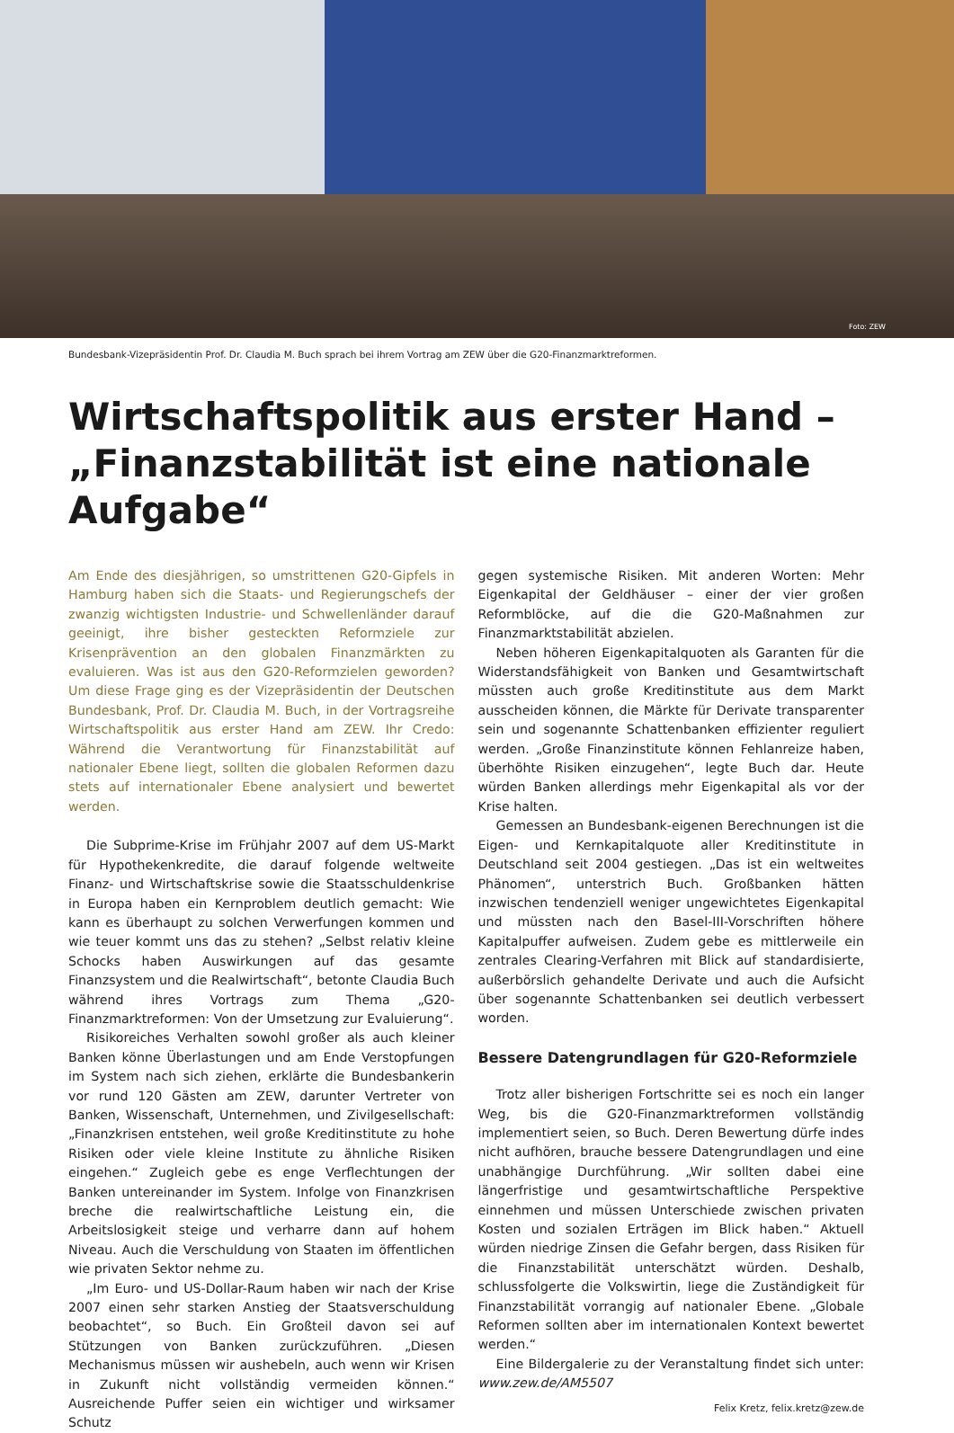Foto: ZEW
Bundesbank-Vizepräsidentin Prof. Dr. Claudia M. Buch sprach bei ihrem Vortrag am ZEW über die G20-Finanzmarktreformen.
Wirtschaftspolitik aus erster Hand –
„Finanzstabilität ist eine nationale Aufgabe“
Am Ende des diesjährigen, so umstrittenen G20-Gipfels in Hamburg haben sich die Staats- und Regierungschefs der zwanzig wichtigsten Industrie- und Schwellenländer darauf geeinigt, ihre bisher gesteckten Reformziele zur Krisenprävention an den globalen Finanzmärkten zu evaluieren. Was ist aus den G20-Reformzielen geworden? Um diese Frage ging es der Vizepräsidentin der Deutschen Bundesbank, Prof. Dr. Claudia M. Buch, in der Vortragsreihe Wirtschaftspolitik aus erster Hand am ZEW. Ihr Credo: Während die Verantwortung für Finanzstabilität auf nationaler Ebene liegt, sollten die globalen Reformen dazu stets auf internationaler Ebene analysiert und bewertet werden.
Die Subprime-Krise im Frühjahr 2007 auf dem US-Markt für Hypothekenkredite, die darauf folgende weltweite Finanz- und Wirtschaftskrise sowie die Staatsschuldenkrise in Europa haben ein Kernproblem deutlich gemacht: Wie kann es überhaupt zu solchen Verwerfungen kommen und wie teuer kommt uns das zu stehen? „Selbst relativ kleine Schocks haben Auswirkungen auf das gesamte Finanzsystem und die Realwirtschaft“, betonte Claudia Buch während ihres Vortrags zum Thema „G20-Finanzmarktreformen: Von der Umsetzung zur Evaluierung“.
Risikoreiches Verhalten sowohl großer als auch kleiner Banken könne Überlastungen und am Ende Verstopfungen im System nach sich ziehen, erklärte die Bundesbankerin vor rund 120 Gästen am ZEW, darunter Vertreter von Banken, Wissenschaft, Unternehmen, und Zivilgesellschaft: „Finanzkrisen entstehen, weil große Kreditinstitute zu hohe Risiken oder viele kleine Institute zu ähnliche Risiken eingehen.“ Zugleich gebe es enge Verflechtungen der Banken untereinander im System. Infolge von Finanzkrisen breche die realwirtschaftliche Leistung ein, die Arbeitslosigkeit steige und verharre dann auf hohem Niveau. Auch die Verschuldung von Staaten im öffentlichen wie privaten Sektor nehme zu.
„Im Euro- und US-Dollar-Raum haben wir nach der Krise 2007 einen sehr starken Anstieg der Staatsverschuldung beobachtet“, so Buch. Ein Großteil davon sei auf Stützungen von Banken zurückzuführen. „Diesen Mechanismus müssen wir aushebeln, auch wenn wir Krisen in Zukunft nicht vollständig vermeiden können.“ Ausreichende Puffer seien ein wichtiger und wirksamer Schutz
gegen systemische Risiken. Mit anderen Worten: Mehr Eigenkapital der Geldhäuser – einer der vier großen Reformblöcke, auf die die G20-Maßnahmen zur Finanzmarktstabilität abzielen.
Neben höheren Eigenkapitalquoten als Garanten für die Widerstandsfähigkeit von Banken und Gesamtwirtschaft müssten auch große Kreditinstitute aus dem Markt ausscheiden können, die Märkte für Derivate transparenter sein und sogenannte Schattenbanken effizienter reguliert werden. „Große Finanzinstitute können Fehlanreize haben, überhöhte Risiken einzugehen“, legte Buch dar. Heute würden Banken allerdings mehr Eigenkapital als vor der Krise halten.
Gemessen an Bundesbank-eigenen Berechnungen ist die Eigen- und Kernkapitalquote aller Kreditinstitute in Deutschland seit 2004 gestiegen. „Das ist ein weltweites Phänomen“, unterstrich Buch. Großbanken hätten inzwischen tendenziell weniger ungewichtetes Eigenkapital und müssten nach den Basel-III-Vorschriften höhere Kapitalpuffer aufweisen. Zudem gebe es mittlerweile ein zentrales Clearing-Verfahren mit Blick auf standardisierte, außerbörslich gehandelte Derivate und auch die Aufsicht über sogenannte Schattenbanken sei deutlich verbessert worden.
Bessere Datengrundlagen für G20-Reformziele
Trotz aller bisherigen Fortschritte sei es noch ein langer Weg, bis die G20-Finanzmarktreformen vollständig implementiert seien, so Buch. Deren Bewertung dürfe indes nicht aufhören, brauche bessere Datengrundlagen und eine unabhängige Durchführung. „Wir sollten dabei eine längerfristige und gesamtwirtschaftliche Perspektive einnehmen und müssen Unterschiede zwischen privaten Kosten und sozialen Erträgen im Blick haben.“ Aktuell würden niedrige Zinsen die Gefahr bergen, dass Risiken für die Finanzstabilität unterschätzt würden. Deshalb, schlussfolgerte die Volkswirtin, liege die Zuständigkeit für Finanzstabilität vorrangig auf nationaler Ebene. „Globale Reformen sollten aber im internationalen Kontext bewertet werden.“
Eine Bildergalerie zu der Veranstaltung findet sich unter: www.zew.de/AM5507
Felix Kretz, felix.kretz@zew.de